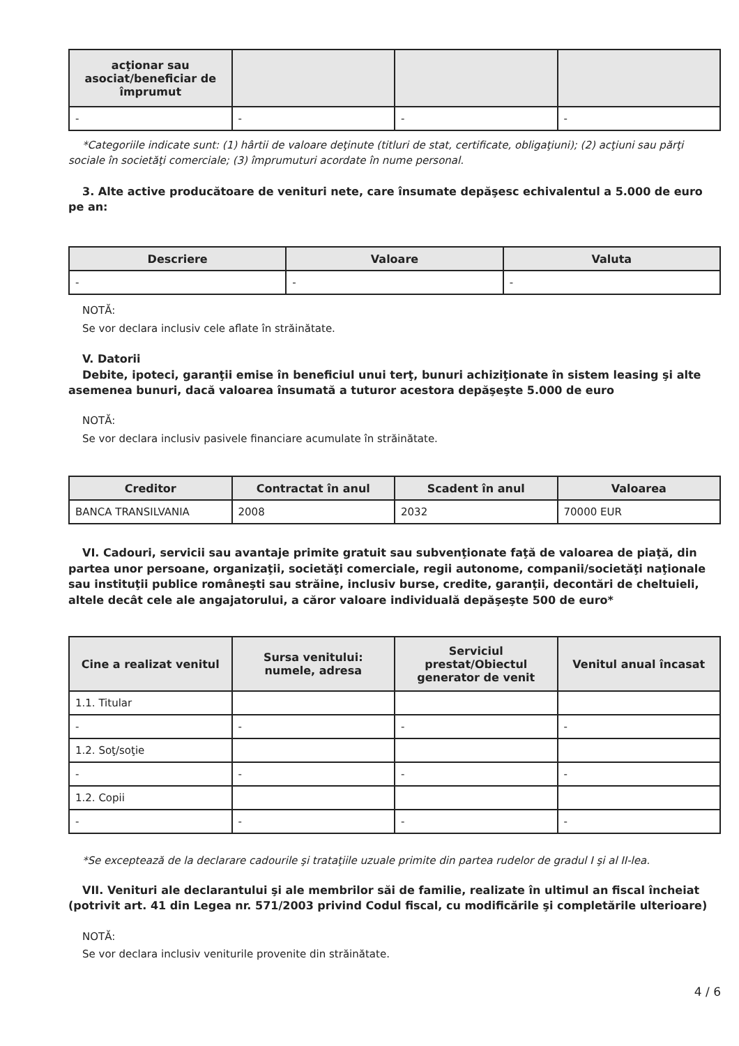| acţionar sau asociat/beneficiar de împrumut | | | |
| --- | --- | --- | --- |
| - | - | - | - |
*Categoriile indicate sunt: (1) hârtii de valoare deţinute (titluri de stat, certificate, obligaţiuni); (2) acţiuni sau părţi sociale în societăţi comerciale; (3) împrumuturi acordate în nume personal.
3. Alte active producătoare de venituri nete, care însumate depăşesc echivalentul a 5.000 de euro pe an:
| Descriere | Valoare | Valuta |
| --- | --- | --- |
| - | - | - |
NOTĂ:
Se vor declara inclusiv cele aflate în străinătate.
V. Datorii
Debite, ipoteci, garanţii emise în beneficiul unui terţ, bunuri achiziţionate în sistem leasing şi alte asemenea bunuri, dacă valoarea însumată a tuturor acestora depăşeşte 5.000 de euro
NOTĂ:
Se vor declara inclusiv pasivele financiare acumulate în străinătate.
| Creditor | Contractat în anul | Scadent în anul | Valoarea |
| --- | --- | --- | --- |
| BANCA TRANSILVANIA | 2008 | 2032 | 70000 EUR |
VI. Cadouri, servicii sau avantaje primite gratuit sau subvenţionate faţă de valoarea de piaţă, din partea unor persoane, organizaţii, societăţi comerciale, regii autonome, companii/societăţi naţionale sau instituţii publice româneşti sau străine, inclusiv burse, credite, garanţii, decontări de cheltuieli, altele decât cele ale angajatorului, a căror valoare individuală depăşeşte 500 de euro*
| Cine a realizat venitul | Sursa venitului: numele, adresa | Serviciul prestat/Obiectul generator de venit | Venitul anual încasat |
| --- | --- | --- | --- |
| 1.1. Titular | | | |
| - | - | - | - |
| 1.2. Soţ/soţie | | | |
| - | - | - | - |
| 1.2. Copii | | | |
| - | - | - | - |
*Se exceptează de la declarare cadourile şi trataţiile uzuale primite din partea rudelor de gradul I şi al II-lea.
VII. Venituri ale declarantului şi ale membrilor săi de familie, realizate în ultimul an fiscal încheiat (potrivit art. 41 din Legea nr. 571/2003 privind Codul fiscal, cu modificările şi completările ulterioare)
NOTĂ:
Se vor declara inclusiv veniturile provenite din străinătate.
4 / 6